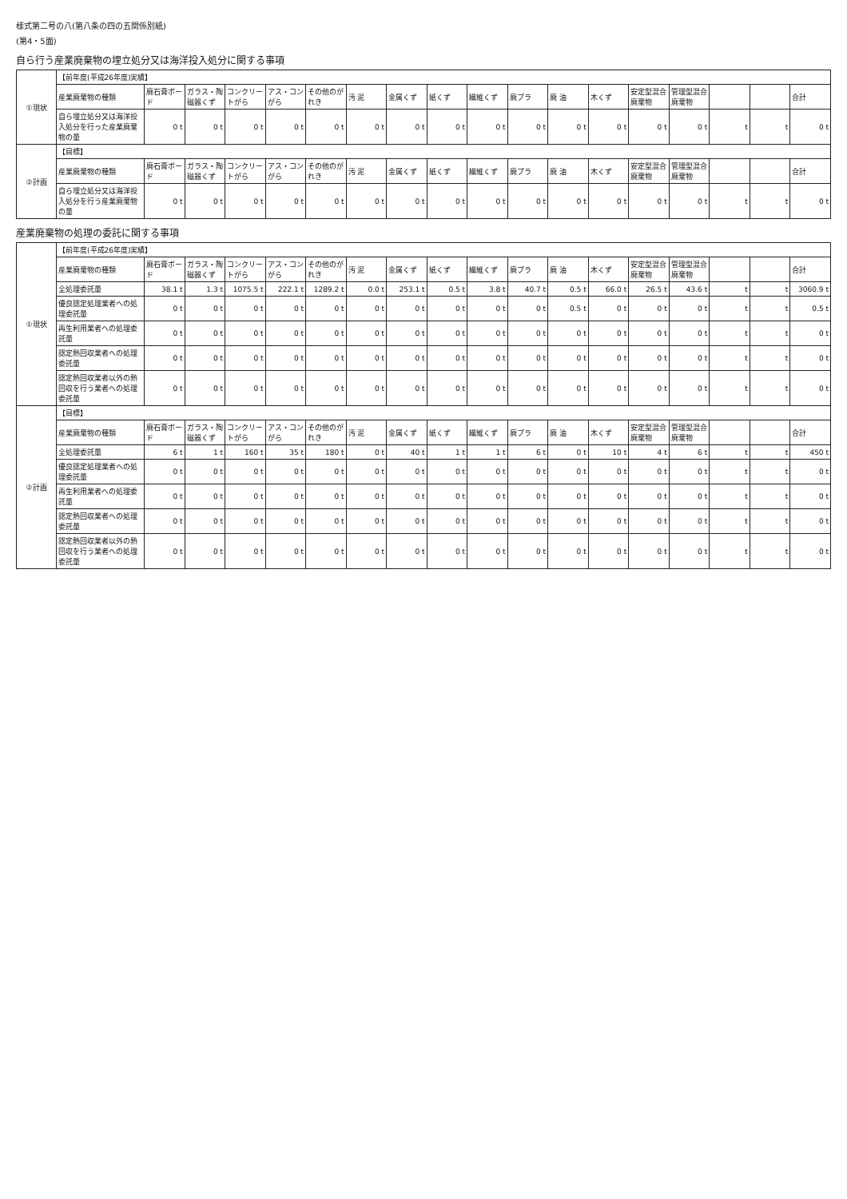様式第二号の八(第八条の四の五関係別紙)
(第4・5面)
自ら行う産業廃棄物の埋立処分又は海洋投入処分に関する事項
| ①現状 | 【前年度(平成26年度)実績】 | | | | | | | | | | | | | | | | | |
| | 産業廃棄物の種類 | 廃石膏ボード | ガラス・陶磁器くず | コンクリートがら | アス・コンがら | その他のがれき | 汚 泥 | 金属くず | 紙くず | 繊維くず | 廃プラ | 廃 油 | 木くず | 安定型混合廃棄物 | 管理型混合廃棄物 | | | 合計 |
| | 自ら埋立処分又は海洋投入処分を行った産業廃棄物の量 | 0 t | 0 t | 0 t | 0 t | 0 t | 0 t | 0 t | 0 t | 0 t | 0 t | 0 t | 0 t | 0 t | 0 t | t | t | 0 t |
| ②計画 | 【目標】 | | | | | | | | | | | | | | | | | |
| | 産業廃棄物の種類 | 廃石膏ボード | ガラス・陶磁器くず | コンクリートがら | アス・コンがら | その他のがれき | 汚 泥 | 金属くず | 紙くず | 繊維くず | 廃プラ | 廃 油 | 木くず | 安定型混合廃棄物 | 管理型混合廃棄物 | | | 合計 |
| | 自ら埋立処分又は海洋投入処分を行う産業廃棄物の量 | 0 t | 0 t | 0 t | 0 t | 0 t | 0 t | 0 t | 0 t | 0 t | 0 t | 0 t | 0 t | 0 t | 0 t | t | t | 0 t |
産業廃棄物の処理の委託に関する事項
| ①現状 | 【前年度(平成26年度)実績】 | | | | | | | | | | | | | | | | | |
| | 産業廃棄物の種類 | 廃石膏ボード | ガラス・陶磁器くず | コンクリートがら | アス・コンがら | その他のがれき | 汚 泥 | 金属くず | 紙くず | 繊維くず | 廃プラ | 廃 油 | 木くず | 安定型混合廃棄物 | 管理型混合廃棄物 | | | 合計 |
| | 全処理委託量 | 38.1 t | 1.3 t | 1075.5 t | 222.1 t | 1289.2 t | 0.0 t | 253.1 t | 0.5 t | 3.8 t | 40.7 t | 0.5 t | 66.0 t | 26.5 t | 43.6 t | t | t | 3060.9 t |
| | 優良認定処理業者への処理委託量 | 0 t | 0 t | 0 t | 0 t | 0 t | 0 t | 0 t | 0 t | 0 t | 0 t | 0.5 t | 0 t | 0 t | 0 t | t | t | 0.5 t |
| | 再生利用業者への処理委託量 | 0 t | 0 t | 0 t | 0 t | 0 t | 0 t | 0 t | 0 t | 0 t | 0 t | 0 t | 0 t | 0 t | 0 t | t | t | 0 t |
| | 認定熱回収業者への処理委託量 | 0 t | 0 t | 0 t | 0 t | 0 t | 0 t | 0 t | 0 t | 0 t | 0 t | 0 t | 0 t | 0 t | 0 t | t | t | 0 t |
| | 認定熱回収業者以外の熱回収を行う業者への処理委託量 | 0 t | 0 t | 0 t | 0 t | 0 t | 0 t | 0 t | 0 t | 0 t | 0 t | 0 t | 0 t | 0 t | 0 t | t | t | 0 t |
| ②計画 | 【目標】 | | | | | | | | | | | | | | | | | |
| | 産業廃棄物の種類 | 廃石膏ボード | ガラス・陶磁器くず | コンクリートがら | アス・コンがら | その他のがれき | 汚 泥 | 金属くず | 紙くず | 繊維くず | 廃プラ | 廃 油 | 木くず | 安定型混合廃棄物 | 管理型混合廃棄物 | | | 合計 |
| | 全処理委託量 | 6 t | 1 t | 160 t | 35 t | 180 t | 0 t | 40 t | 1 t | 1 t | 6 t | 0 t | 10 t | 4 t | 6 t | t | t | 450 t |
| | 優良認定処理業者への処理委託量 | 0 t | 0 t | 0 t | 0 t | 0 t | 0 t | 0 t | 0 t | 0 t | 0 t | 0 t | 0 t | 0 t | 0 t | t | t | 0 t |
| | 再生利用業者への処理委託量 | 0 t | 0 t | 0 t | 0 t | 0 t | 0 t | 0 t | 0 t | 0 t | 0 t | 0 t | 0 t | 0 t | 0 t | t | t | 0 t |
| | 認定熱回収業者への処理委託量 | 0 t | 0 t | 0 t | 0 t | 0 t | 0 t | 0 t | 0 t | 0 t | 0 t | 0 t | 0 t | 0 t | 0 t | t | t | 0 t |
| | 認定熱回収業者以外の熱回収を行う業者への処理委託量 | 0 t | 0 t | 0 t | 0 t | 0 t | 0 t | 0 t | 0 t | 0 t | 0 t | 0 t | 0 t | 0 t | 0 t | t | t | 0 t |